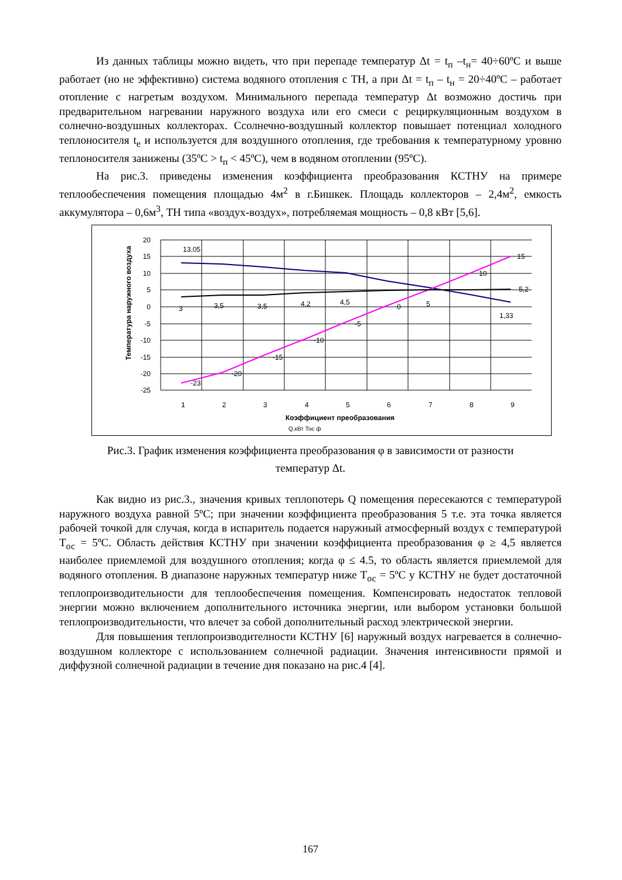Из данных таблицы можно видеть, что при перепаде температур Δt = t<sub>п</sub> –t<sub>н</sub>= 40÷60ºС и выше работает (но не эффективно) система водяного отопления с ТН, а при Δt = t<sub>п</sub> – t<sub>н</sub> = 20÷40ºС – работает отопление с нагретым воздухом. Минимального перепада температур Δt возможно достичь при предварительном нагревании наружного воздуха или его смеси с рециркуляционным воздухом в солнечно-воздушных коллекторах. Ссолнечно-воздушный коллектор повышает потенциал холодного теплоносителя t<sub>е</sub> и используется для воздушного отопления, где требования к температурному уровню теплоносителя занижены (35ºС > t<sub>п</sub> < 45ºС), чем в водяном отоплении (95ºС).
На рис.3. приведены изменения коэффициента преобразования КСТНУ на примере теплообеспечения помещения площадью 4м<sup>2</sup> в г.Бишкек. Площадь коллекторов – 2,4м<sup>2</sup>, емкость аккумулятора – 0,6м<sup>3</sup>, ТН типа «воздух-воздух», потребляемая мощность – 0,8 кВт [5,6].
20
15
10
5
0
-5
-10
-15
-20
-25
1
2
3
4
5
6
7
8
9
13,05
1,33
15
10
0
-5
-10
-15
-20
-23
3
3,5
3,5
4,2
4,5
5
5,2
Q,кВт Тос ф
Коэффициент преобразования
Температура наружного воздуха
Рис.3. График изменения коэффициента преобразования φ в зависимости от разности
температур Δt.
Как видно из рис.3., значения кривых теплопотерь Q помещения пересекаются с температурой наружного воздуха равной 5ºС; при значении коэффициента преобразования 5 т.е. эта точка является рабочей точкой для случая, когда в испаритель подается наружный атмосферный воздух с температурой Т<sub>ос</sub> = 5ºС. Область действия КСТНУ при значении коэффициента преобразования φ ≥ 4,5 является наиболее приемлемой для воздушного отопления; когда φ ≤ 4.5, то область является приемлемой для водяного отопления. В диапазоне наружных температур ниже Т<sub>ос</sub> = 5ºС у КСТНУ не будет достаточной теплопроизводительности для теплообеспечения помещения. Компенсировать недостаток тепловой энергии можно включением дополнительного источника энергии, или выбором установки большой теплопроизводительности, что влечет за собой дополнительный расход электрической энергии.
Для повышения теплопроизводителности КСТНУ [6] наружный воздух нагревается в солнечно-воздушном коллекторе с использованием солнечной радиации. Значения интенсивности прямой и диффузной солнечной радиации в течение дня показано на рис.4 [4].
167